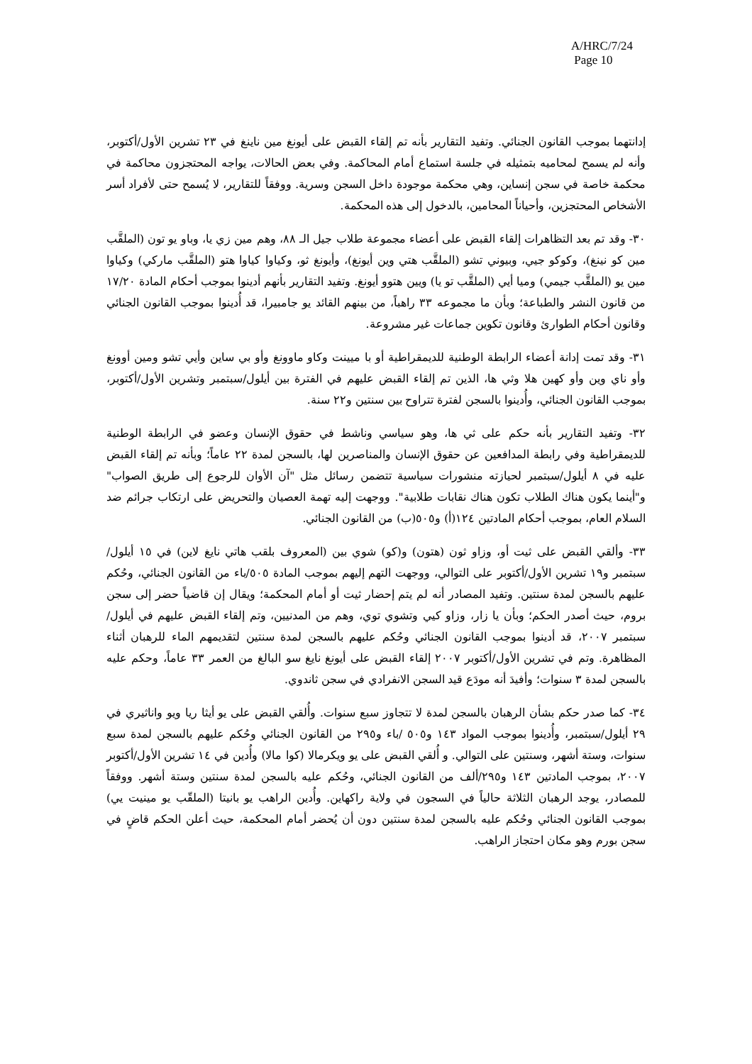A/HRC/7/24
Page 10
إدانتهما بموجب القانون الجنائي. وتفيد التقارير بأنه تم إلقاء القبض على أيونغ مين ناينغ في ٢٣ تشرين الأول/أكتوبر، وأنه لم يسمح لمحاميه بتمثيله في جلسة استماع أمام المحاكمة. وفي بعض الحالات، يواجه المحتجزون محاكمة في محكمة خاصة في سجن إنساين، وهي محكمة موجودة داخل السجن وسرية. ووفقاً للتقارير، لا يُسمح حتى لأفراد أسر الأشخاص المحتجزين، وأحياناً المحامين، بالدخول إلى هذه المحكمة.
٣٠- وقد تم بعد التظاهرات إلقاء القبض على أعضاء مجموعة طلاب جيل الـ ٨٨، وهم مين زي يا، وباو يو تون (الملقَّب مين كو نينغ)، وكوكو جيي، وبيوني تشو (الملقَّب هتي وين أيونغ)، وأيونغ ثو، وكياوا كياوا هتو (الملقَّب ماركي) وكياوا مين يو (الملقَّب جيمي) وميا أيي (الملقَّب تو يا) ويين هتوو أيونغ. وتفيد التقارير بأنهم أدينوا بموجب أحكام المادة ١٧/٢٠ من قانون النشر والطباعة؛ وبأن ما مجموعه ٣٣ راهباً، من بينهم القائد يو جامبيرا، قد أُدينوا بموجب القانون الجنائي وقانون أحكام الطوارئ وقانون تكوين جماعات غير مشروعة.
٣١- وقد تمت إدانة أعضاء الرابطة الوطنية للديمقراطية أو با ميينت وكاو ماوونغ وأو بي ساين وأيي تشو ومين أوونغ وأو ناي وين وأو كهين هلا وثي ها، الذين تم إلقاء القبض عليهم في الفترة بين أيلول/سبتمبر وتشرين الأول/أكتوبر، بموجب القانون الجنائي، وأُدينوا بالسجن لفترة تتراوح بين سنتين و٢٢ سنة.
٣٢- وتفيد التقارير بأنه حكم على ثي ها، وهو سياسي وناشط في حقوق الإنسان وعضو في الرابطة الوطنية للديمقراطية وفي رابطة المدافعين عن حقوق الإنسان والمناصرين لها، بالسجن لمدة ٢٢ عاماً؛ وبأنه تم إلقاء القبض عليه في ٨ أيلول/سبتمبر لحيازته منشورات سياسية تتضمن رسائل مثل "آن الأوان للرجوع إلى طريق الصواب" و"أينما يكون هناك الطلاب تكون هناك نقابات طلابية". ووجهت إليه تهمة العصيان والتحريض على ارتكاب جرائم ضد السلام العام، بموجب أحكام المادتين ١٢٤(أ) و٥٠٥(ب) من القانون الجنائي.
٣٣- وألقي القبض على ثيت أو، وزاو ثون (هتون) و(كو) شوي بين (المعروف بلقب هاتي نايغ لاين) في ١٥ أيلول/سبتمبر و١٩ تشرين الأول/أكتوبر على التوالي، ووجهت التهم إليهم بموجب المادة ٥٠٥/باء من القانون الجنائي، وحُكم عليهم بالسجن لمدة سنتين. وتفيد المصادر أنه لم يتم إحضار ثيت أو أمام المحكمة؛ ويقال إن قاضياً حضر إلى سجن بروم، حيث أصدر الحكم؛ وبأن يا زار، وزاو كيي وتشوي توي، وهم من المدنيين، وتم إلقاء القبض عليهم في أيلول/سبتمبر ٢٠٠٧، قد أدينوا بموجب القانون الجنائي وحُكم عليهم بالسجن لمدة سنتين لتقديمهم الماء للرهبان أثناء المظاهرة. وتم في تشرين الأول/أكتوبر ٢٠٠٧ إلقاء القبض على أيونغ نايغ سو البالغ من العمر ٣٣ عاماً، وحكم عليه بالسجن لمدة ٣ سنوات؛ وأفيدَ أنه مودَع قيد السجن الانفرادي في سجن ثاندوي.
٣٤- كما صدر حكم بشأن الرهبان بالسجن لمدة لا تتجاوز سبع سنوات. وأُلقي القبض على يو أيثا ريا ويو واناثيري في ٢٩ أيلول/سبتمبر، وأُدينوا بموجب المواد ١٤٣ و٥٠٥ /باء و٢٩٥ من القانون الجنائي وحُكم عليهم بالسجن لمدة سبع سنوات، وستة أشهر، وسنتين على التوالي. و أُلقي القبض على يو ويكرمالا (كوا مالا) وأُدين في ١٤ تشرين الأول/أكتوبر ٢٠٠٧، بموجب المادتين ١٤٣ و٢٩٥/ألف من القانون الجنائي، وحُكم عليه بالسجن لمدة سنتين وستة أشهر. ووفقاً للمصادر، يوجد الرهبان الثلاثة حالياً في السجون في ولاية راكهاين. وأُدين الراهب يو بانيتا (الملقّب يو مينيت يي) بموجب القانون الجنائي وحُكم عليه بالسجن لمدة سنتين دون أن يُحضر أمام المحكمة، حيث أعلن الحكم قاضٍ في سجن بورم وهو مكان احتجاز الراهب.